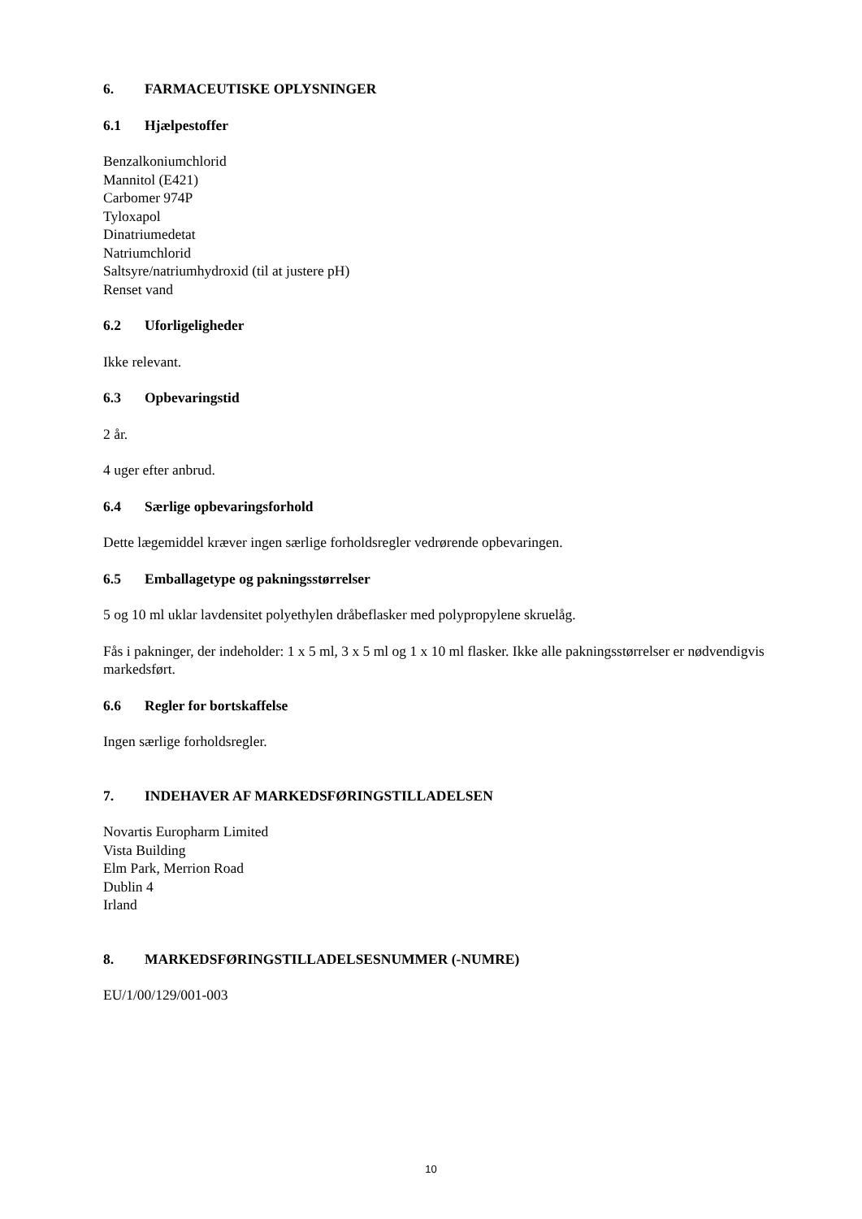6. FARMACEUTISKE OPLYSNINGER
6.1 Hjælpestoffer
Benzalkoniumchlorid
Mannitol (E421)
Carbomer 974P
Tyloxapol
Dinatriumedetat
Natriumchlorid
Saltsyre/natriumhydroxid (til at justere pH)
Renset vand
6.2 Uforligeligheder
Ikke relevant.
6.3 Opbevaringstid
2 år.
4 uger efter anbrud.
6.4 Særlige opbevaringsforhold
Dette lægemiddel kræver ingen særlige forholdsregler vedrørende opbevaringen.
6.5 Emballagetype og pakningsstørrelser
5 og 10 ml uklar lavdensitet polyethylen dråbeflasker med polypropylene skruelåg.
Fås i pakninger, der indeholder: 1 x 5 ml, 3 x 5 ml og 1 x 10 ml flasker. Ikke alle pakningsstørrelser er nødvendigvis markedsført.
6.6 Regler for bortskaffelse
Ingen særlige forholdsregler.
7. INDEHAVER AF MARKEDSFØRINGSTILLADELSEN
Novartis Europharm Limited
Vista Building
Elm Park, Merrion Road
Dublin 4
Irland
8. MARKEDSFØRINGSTILLADELSESNUMMER (-NUMRE)
EU/1/00/129/001-003
10